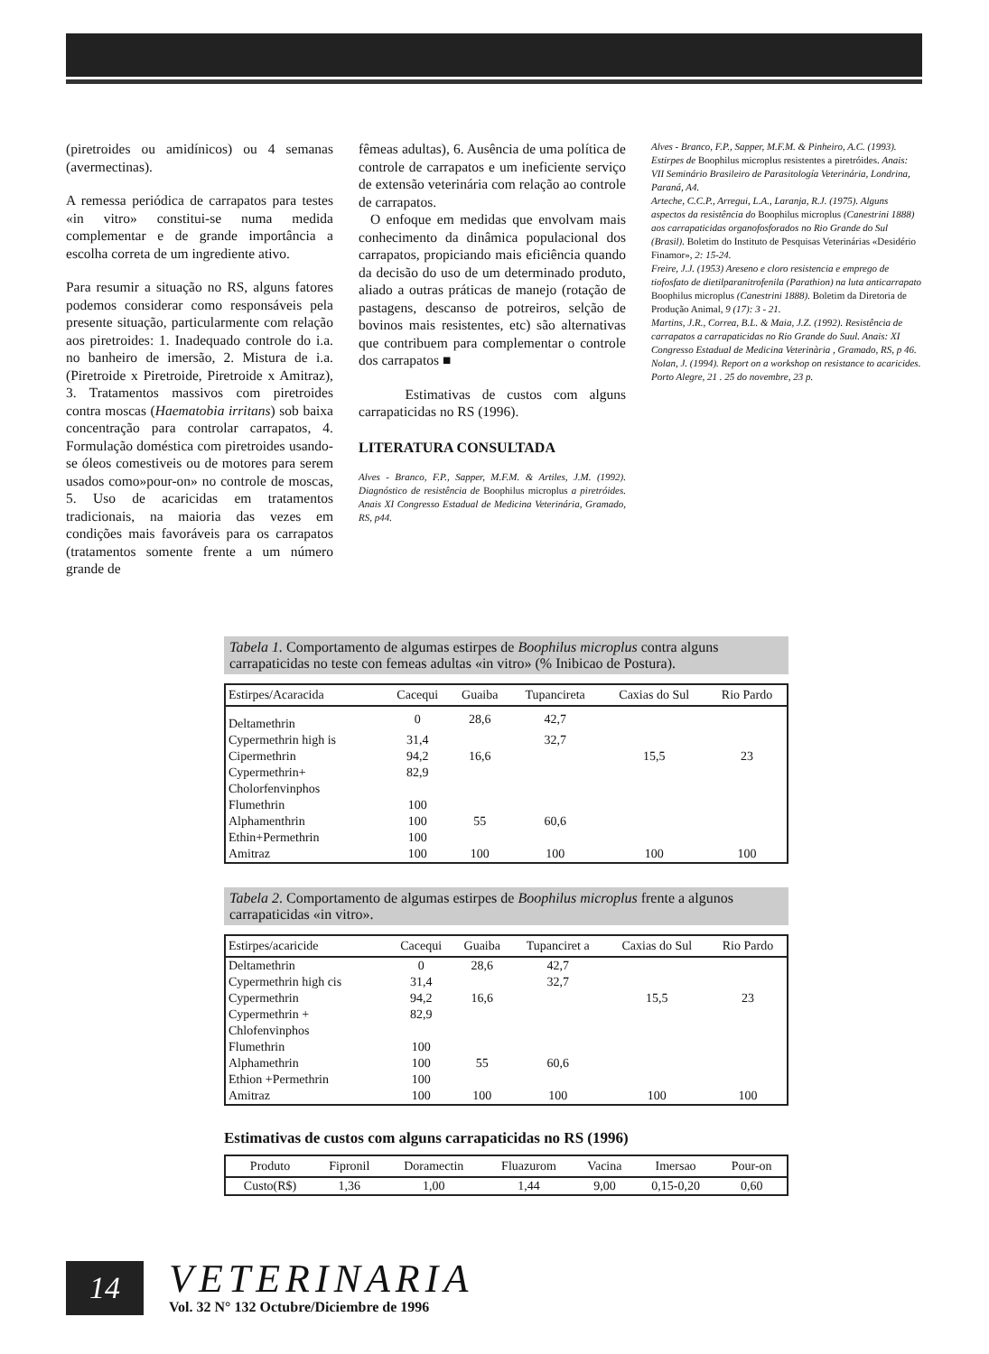(piretroides ou amidínicos) ou 4 semanas (avermectinas).
A remessa periódica de carrapatos para testes «in vitro» constitui-se numa medida complementar e de grande importância a escolha correta de um ingrediente ativo.
Para resumir a situação no RS, alguns fatores podemos considerar como responsáveis pela presente situação, particularmente com relação aos piretroides: 1. Inadequado controle do i.a. no banheiro de imersão, 2. Mistura de i.a. (Piretroide x Piretroide, Piretroide x Amitraz), 3. Tratamentos massivos com piretroides contra moscas (Haematobia irritans) sob baixa concentração para controlar carrapatos, 4. Formulação doméstica com piretroides usando-se óleos comestiveis ou de motores para serem usados como»pour-on» no controle de moscas, 5. Uso de acaricidas em tratamentos tradicionais, na maioria das vezes em condições mais favoráveis para os carrapatos (tratamentos somente frente a um número grande de
fêmeas adultas), 6. Ausência de uma política de controle de carrapatos e um ineficiente serviço de extensão veterinária com relação ao controle de carrapatos.
O enfoque em medidas que envolvam mais conhecimento da dinâmica populacional dos carrapatos, propiciando mais eficiência quando da decisão do uso de um determinado produto, aliado a outras práticas de manejo (rotação de pastagens, descanso de potreiros, selção de bovinos mais resistentes, etc) são alternativas que contribuem para complementar o controle dos carrapatos ■
Estimativas de custos com alguns carrapaticidas no RS (1996).
LITERATURA CONSULTADA
Alves - Branco, F.P., Sapper, M.F.M. & Artiles, J.M. (1992). Diagnóstico de resistência de Boophilus microplus a piretróides. Anais XI Congresso Estadual de Medicina Veterinária, Gramado, RS, p44.
Alves - Branco, F.P., Sapper, M.F.M. & Pinheiro, A.C. (1993). Estirpes de Boophilus microplus resistentes a piretróides. Anais: VII Seminário Brasileiro de Parasitología Veterinária, Londrina, Paraná, A4.
Arteche, C.C.P., Arregui, L.A., Laranja, R.J. (1975). Alguns aspectos da resistência do Boophilus microplus (Canestrini 1888) aos carrapaticidas organofosforados no Rio Grande do Sul (Brasil). Boletim do Instituto de Pesquisas Veterinárias «Desidério Finamor», 2: 15-24.
Freire, J.J. (1953) Areseno e cloro resistencia e emprego de tiofosfato de dietilparanitrofenila (Parathion) na luta anticarrapato Boophilus microplus (Canestrini 1888). Boletim da Diretoria de Produção Animal, 9 (17): 3 - 21.
Martins, J.R., Correa, B.L. & Maia, J.Z. (1992). Resistência de carrapatos a carrapaticidas no Rio Grande do Suul. Anais: XI Congresso Estadual de Medicina Veterinària , Gramado, RS, p 46.
Nolan, J. (1994). Report on a workshop on resistance to acaricides. Porto Alegre, 21 . 25 do novembre, 23 p.
Tabela 1. Comportamento de algumas estirpes de Boophilus microplus contra alguns carrapaticidas no teste con femeas adultas «in vitro» (% Inibicao de Postura).
| Estirpes/Acaracida | Cacequi | Guaiba | Tupancireta | Caxias do Sul | Rio Pardo |
| --- | --- | --- | --- | --- | --- |
| Deltamethrin | 0 | 28,6 | 42,7 | | |
| Cypermethrin high is | 31,4 | | 32,7 | | |
| Cipermethrin | 94,2 | 16,6 | | 15,5 | 23 |
| Cypermethrin+ Cholorfenvinphos | 82,9 | | | | |
| Flumethrin | 100 | | | | |
| Alphamenthrin | 100 | 55 | 60,6 | | |
| Ethin+Permethrin | 100 | | | | |
| Amitraz | 100 | 100 | 100 | 100 | 100 |
Tabela 2. Comportamento de algumas estirpes de Boophilus microplus frente a algunos carrapaticidas «in vitro».
| Estirpes/acaricide | Cacequi | Guaiba | Tupanciret a | Caxias do Sul | Rio Pardo |
| --- | --- | --- | --- | --- | --- |
| Deltamethrin | 0 | 28,6 | 42,7 | | |
| Cypermethrin high cis | 31,4 | | 32,7 | | |
| Cypermethrin | 94,2 | 16,6 | | 15,5 | 23 |
| Cypermethrin + Chlofenvinphos | 82,9 | | | | |
| Flumethrin | 100 | | | | |
| Alphamethrin | 100 | 55 | 60,6 | | |
| Ethion +Permethrin | 100 | | | | |
| Amitraz | 100 | 100 | 100 | 100 | 100 |
Estimativas de custos com alguns carrapaticidas no RS (1996)
| Produto | Fipronil | Doramectin | Fluazurom | Vacina | Imersao | Pour-on |
| --- | --- | --- | --- | --- | --- | --- |
| Custo(R$) | 1,36 | 1,00 | 1,44 | 9,00 | 0,15-0,20 | 0,60 |
14
VETERINARIA
Vol. 32 N° 132 Octubre/Diciembre de 1996